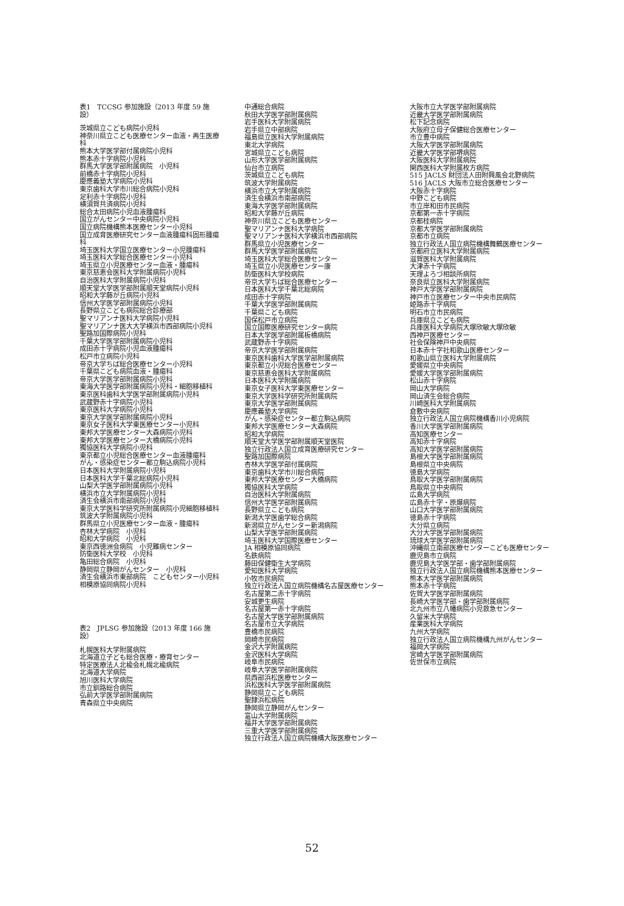表1　TCCSG 参加施設（2013 年度 59 施設）
茨城県立こども病院小児科
神奈川県立こども医療センター血液・再生医療科
熊本大学医学部付属病院小児科
熊本赤十字病院小児科
群馬大学医学部附属病院　小児科
前橋赤十字病院小児科
慶應義塾大学病院小児科
東京歯科大学市川総合病院小児科
足利赤十字病院小児科
横須賀共済病院小児科
総合太田病院小児血液腫瘍科
国立がんセンター中央病院小児科
国立病院機構熊本医療センター小児科
国立成育医療研究センター血液腫瘍科固形腫瘍科
埼玉医科大学国立医療センター小児腫瘍科
埼玉医科大学総合医療センター小児科
埼玉県立小児医療センター血液・腫瘍科
東京慈恵会医科大学附属病院小児科
自治医科大学附属病院小児科
順天堂大学医学部附属順天堂病院小児科
昭和大学藤が丘病院小児科
信州大学医学部附属病院小児科
長野県立こども病院総合診療部
聖マリアンナ医科大学病院小児科
聖マリアンナ医大大学横浜市西部病院小児科
聖路加国際病院小児科
千葉大学医学部附属病院小児科
成田赤十字病院小児血液腫瘍科
松戸市立病院小児科
帝京大学ちば総合医療センター小児科
千葉県こども病院血液・腫瘍科
帝京大学医学部附属病院小児科
東海大学医学部附属病院小児科・細胞移植科
東京医科歯科大学医学部附属病院小児科
武蔵野赤十字病院小児科
東京医科大学病院小児科
東京大学医学部附属病院小児科
東京女子医科大学東医療センター小児科
東邦大学医療センター大森病院小児科
東邦大学医療センター大橋病院小児科
獨協医科大学病院小児科
東京都立小児総合医療センター血液腫瘍科
がん・感染症センター都立駒込病院小児科
日本医科大学附属病院小児科
日本医科大学千葉北総病院小児科
山梨大学医学部附属病院小児科
横浜市立大学附属病院小児科
済生会横浜市南部病院小児科
東京大学医科学研究所附属病院小児細胞移植科
筑波大学附属病院小児科
群馬県立小児医療センター血液・腫瘍科
杏林大学病院　小児科
昭和大学病院　小児科
東京西徳洲会病院　小児難病センター
防衛医科大学校　小児科
亀田総合病院　小児科
静岡県立静岡がんセンター　小児科
済生会横浜市東部病院　こどもセンター小児科
相模原協同病院小児科
表2　JPLSG 参加施設（2013 年度 166 施設）
札幌医科大学附属病院
北海道立子ども総合医療・療育センター
特定医療法人北楡会札幌北楡病院
北海道大学病院
旭川医科大学病院
市立釧路総合病院
弘前大学医学部附属病院
青森県立中央病院
中通総合病院
秋田大学医学部附属病院
岩手医科大学附属病院
岩手県立中部病院
福島県立医科大学附属病院
東北大学病院
宮城県立こども病院
山形大学医学部附属病院
仙台市立病院
茨城県立こども病院
筑波大学附属病院
横浜市立大学附属病院
済生会横浜市南部病院
東海大学医学部附属病院
昭和大学藤が丘病院
神奈川県立こども医療センター
聖マリアンナ医科大学病院
聖マリアンナ医科大学横浜市西部病院
群馬県立小児医療センター
群馬大学医学部附属病院
埼玉医科大学総合医療センター
埼玉県立小児医療センター康
防衛医科大学校病院
帝京大学ちば総合医療センター
日本医科大学千葉北総病院
成田赤十字病院
千葉大学医学部附属病院
千葉県こども病院
国保松戸市立病院
国立国際医療研究センター病院
日本大学医学部附属板橋病院
武蔵野赤十字病院
帝京大学医学部附属病院
東京医科歯科大学医学部附属病院
東京都立小児総合医療センター
東京慈恵会医科大学附属病院
日本医科大学附属病院
東京女子医科大学東医療センター
東京大学医科学研究所附属病院
東京大学医学部附属病院
慶應義塾大学病院
がん・感染症センター都立駒込病院
東邦大学医療センター大森病院
昭和大学病院
順天堂大学医学部附属順天堂医院
独立行政法人国立成育医療研究センター
聖路加国際病院
杏林大学医学部付属病院
東京歯科大学市川総合病院
東邦大学医療センター大橋病院
獨協医科大学病院
自治医科大学附属病院
信州大学医学部附属病院
長野県立こども病院
新潟大学医歯学総合病院
新潟県立がんセンター新潟病院
山梨大学医学部附属病院
埼玉医科大学国際医療センター
JA 相模原協同病院
名鉄病院
藤田保健衛生大学病院
愛知医科大学病院
小牧市民病院
独立行政法人国立病院機構名古屋医療センター
名古屋第二赤十字病院
安城更生病院
名古屋第一赤十字病院
名古屋大学医学部附属病院
名古屋市立大学病院
豊橋市民病院
岡崎市民病院
金沢大学附属病院
金沢医科大学病院
岐阜市民病院
岐阜大学医学部附属病院
県西部浜松医療センター
浜松医科大学医学部附属病院
静岡県立こども病院
聖隷浜松病院
静岡県立静岡がんセンター
富山大学附属病院
福井大学医学部附属病院
三重大学医学部附属病院
独立行政法人国立病院機構大阪医療センター
大阪市立大学医学部附属病院
近畿大学医学部附属病院
松下記念病院
大阪府立母子保健総合医療センター
市立豊中病院
大阪大学医学部附属病院
近畿大学医学部堺病院
大阪医科大学附属病院
関西医科大学附属枚方病院
515 JACLS 財団法人田附興風会北野病院
516 JACLS 大阪市立総合医療センター
大阪赤十字病院
中野こども病院
市立岸和田市民病院
京都第一赤十字病院
京都桂病院
京都大学医学部附属病院
京都市立病院
独立行政法人国立病院機構舞鶴医療センター
京都府立医科大学附属病院
滋賀医科大学附属病院
大津赤十字病院
天理よろづ相談所病院
奈良県立医科大学附属病院
神戸大学医学部附属病院
神戸市立医療センター中央市民病院
姫路赤十字病院
明石市立市民病院
兵庫県立こども病院
兵庫医科大学病院大塚欣敏大塚欣敏
西神戸医療センター
社会保険神戸中央病院
日本赤十字社和歌山医療センター
和歌山県立医科大学附属病院
愛媛県立中央病院
愛媛大学医学部附属病院
松山赤十字病院
岡山大学病院
岡山済生会総合病院
川崎医科大学附属病院
倉敷中央病院
独立行政法人国立病院機構香川小児病院
香川大学医学部附属病院
高知医療センター
高知赤十字病院
高知大学医学部附属病院
島根大学医学部附属病院
島根県立中央病院
徳島大学病院
鳥取大学医学部附属病院
鳥取県立中央病院
広島大学病院
広島赤十字・原爆病院
山口大学医学部附属病院
徳島赤十字病院
大分県立病院
大分大学医学部附属病院
琉球大学医学部附属病院
沖縄県立南部医療センターこども医療センター
鹿児島市立病院
鹿児島大学医学部・歯学部附属病院
独立行政法人国立病院機構熊本医療センター
熊本大学医学部附属病院
熊本赤十字病院
佐賀大学医学部附属病院
長崎大学医学部・歯学部附属病院
北九州市立八幡病院小児救急センター
久留米大学病院
産業医科大学病院
九州大学病院
独立行政法人国立病院機構九州がんセンター
福岡大学病院
宮崎大学医学部附属病院
佐世保市立病院
52